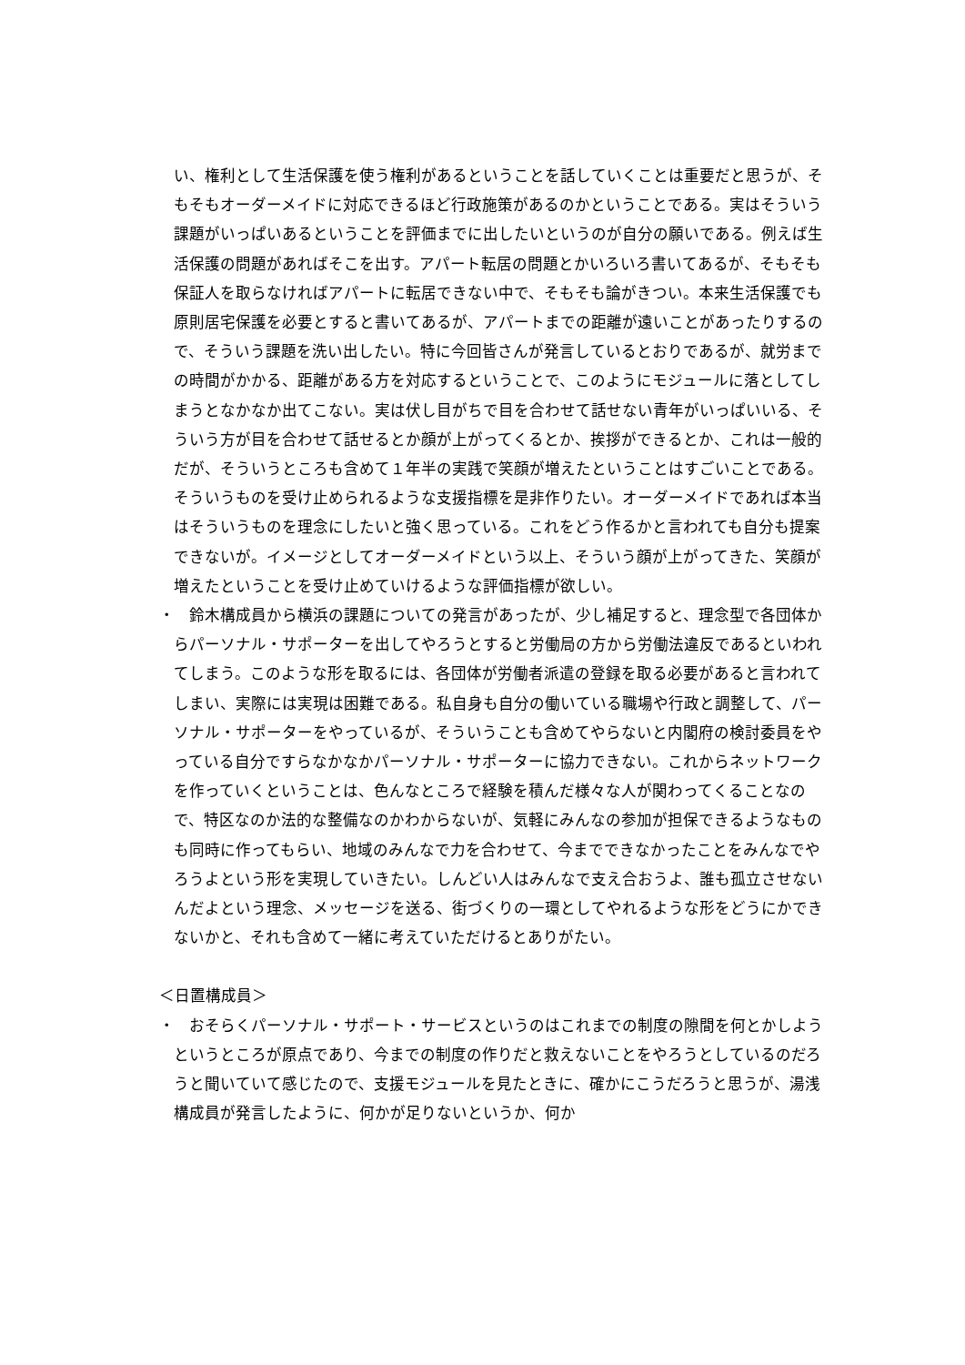い、権利として生活保護を使う権利があるということを話していくことは重要だと思うが、そもそもオーダーメイドに対応できるほど行政施策があるのかということである。実はそういう課題がいっぱいあるということを評価までに出したいというのが自分の願いである。例えば生活保護の問題があればそこを出す。アパート転居の問題とかいろいろ書いてあるが、そもそも保証人を取らなければアパートに転居できない中で、そもそも論がきつい。本来生活保護でも原則居宅保護を必要とすると書いてあるが、アパートまでの距離が遠いことがあったりするので、そういう課題を洗い出したい。特に今回皆さんが発言しているとおりであるが、就労までの時間がかかる、距離がある方を対応するということで、このようにモジュールに落としてしまうとなかなか出てこない。実は伏し目がちで目を合わせて話せない青年がいっぱいいる、そういう方が目を合わせて話せるとか顔が上がってくるとか、挨拶ができるとか、これは一般的だが、そういうところも含めて１年半の実践で笑顔が増えたということはすごいことである。そういうものを受け止められるような支援指標を是非作りたい。オーダーメイドであれば本当はそういうものを理念にしたいと強く思っている。これをどう作るかと言われても自分も提案できないが。イメージとしてオーダーメイドという以上、そういう顔が上がってきた、笑顔が増えたということを受け止めていけるような評価指標が欲しい。
・
　鈴木構成員から横浜の課題についての発言があったが、少し補足すると、理念型で各団体からパーソナル・サポーターを出してやろうとすると労働局の方から労働法違反であるといわれてしまう。このような形を取るには、各団体が労働者派遣の登録を取る必要があると言われてしまい、実際には実現は困難である。私自身も自分の働いている職場や行政と調整して、パーソナル・サポーターをやっているが、そういうことも含めてやらないと内閣府の検討委員をやっている自分ですらなかなかパーソナル・サポーターに協力できない。これからネットワークを作っていくということは、色んなところで経験を積んだ様々な人が関わってくることなので、特区なのか法的な整備なのかわからないが、気軽にみんなの参加が担保できるようなものも同時に作ってもらい、地域のみんなで力を合わせて、今までできなかったことをみんなでやろうよという形を実現していきたい。しんどい人はみんなで支え合おうよ、誰も孤立させないんだよという理念、メッセージを送る、街づくりの一環としてやれるような形をどうにかできないかと、それも含めて一緒に考えていただけるとありがたい。
＜日置構成員＞
・
　おそらくパーソナル・サポート・サービスというのはこれまでの制度の隙間を何とかしようというところが原点であり、今までの制度の作りだと救えないことをやろうとしているのだろうと聞いていて感じたので、支援モジュールを見たときに、確かにこうだろうと思うが、湯浅構成員が発言したように、何かが足りないというか、何か